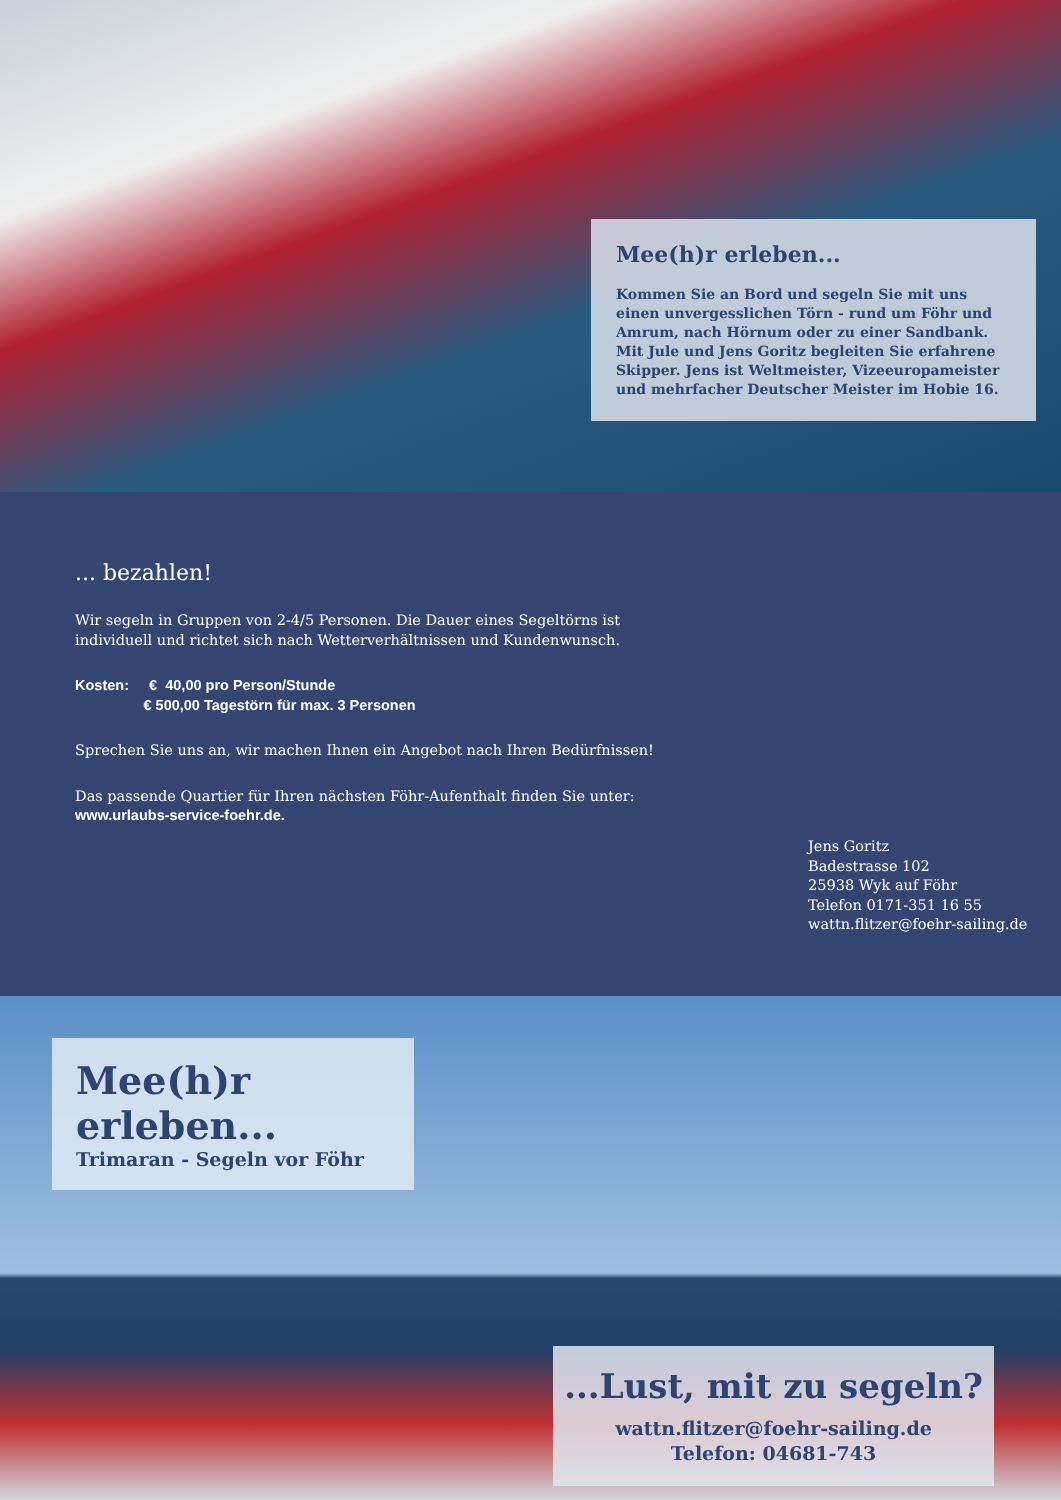Mee(h)r erleben...
Kommen Sie an Bord und segeln Sie mit uns einen unvergesslichen Törn - rund um Föhr und Amrum, nach Hörnum oder zu einer Sandbank. Mit Jule und Jens Goritz begleiten Sie erfahrene Skipper. Jens ist Weltmeister, Vizeeuropameister und mehrfacher Deutscher Meister im Hobie 16.
... bezahlen!
Wir segeln in Gruppen von 2-4/5 Personen. Die Dauer eines Segeltörns ist individuell und richtet sich nach Wetterverhältnissen und Kundenwunsch.
Kosten: € 40,00 pro Person/Stunde
€ 500,00 Tagestörn für max. 3 Personen
Sprechen Sie uns an, wir machen Ihnen ein Angebot nach Ihren Bedürfnissen!
Das passende Quartier für Ihren nächsten Föhr-Aufenthalt finden Sie unter:
www.urlaubs-service-foehr.de.
Jens Goritz
Badestrasse 102
25938 Wyk auf Föhr
Telefon 0171-351 16 55
wattn.flitzer@foehr-sailing.de
Mee(h)r erleben...
Trimaran - Segeln vor Föhr
...Lust, mit zu segeln?
wattn.flitzer@foehr-sailing.de
Telefon: 04681-743